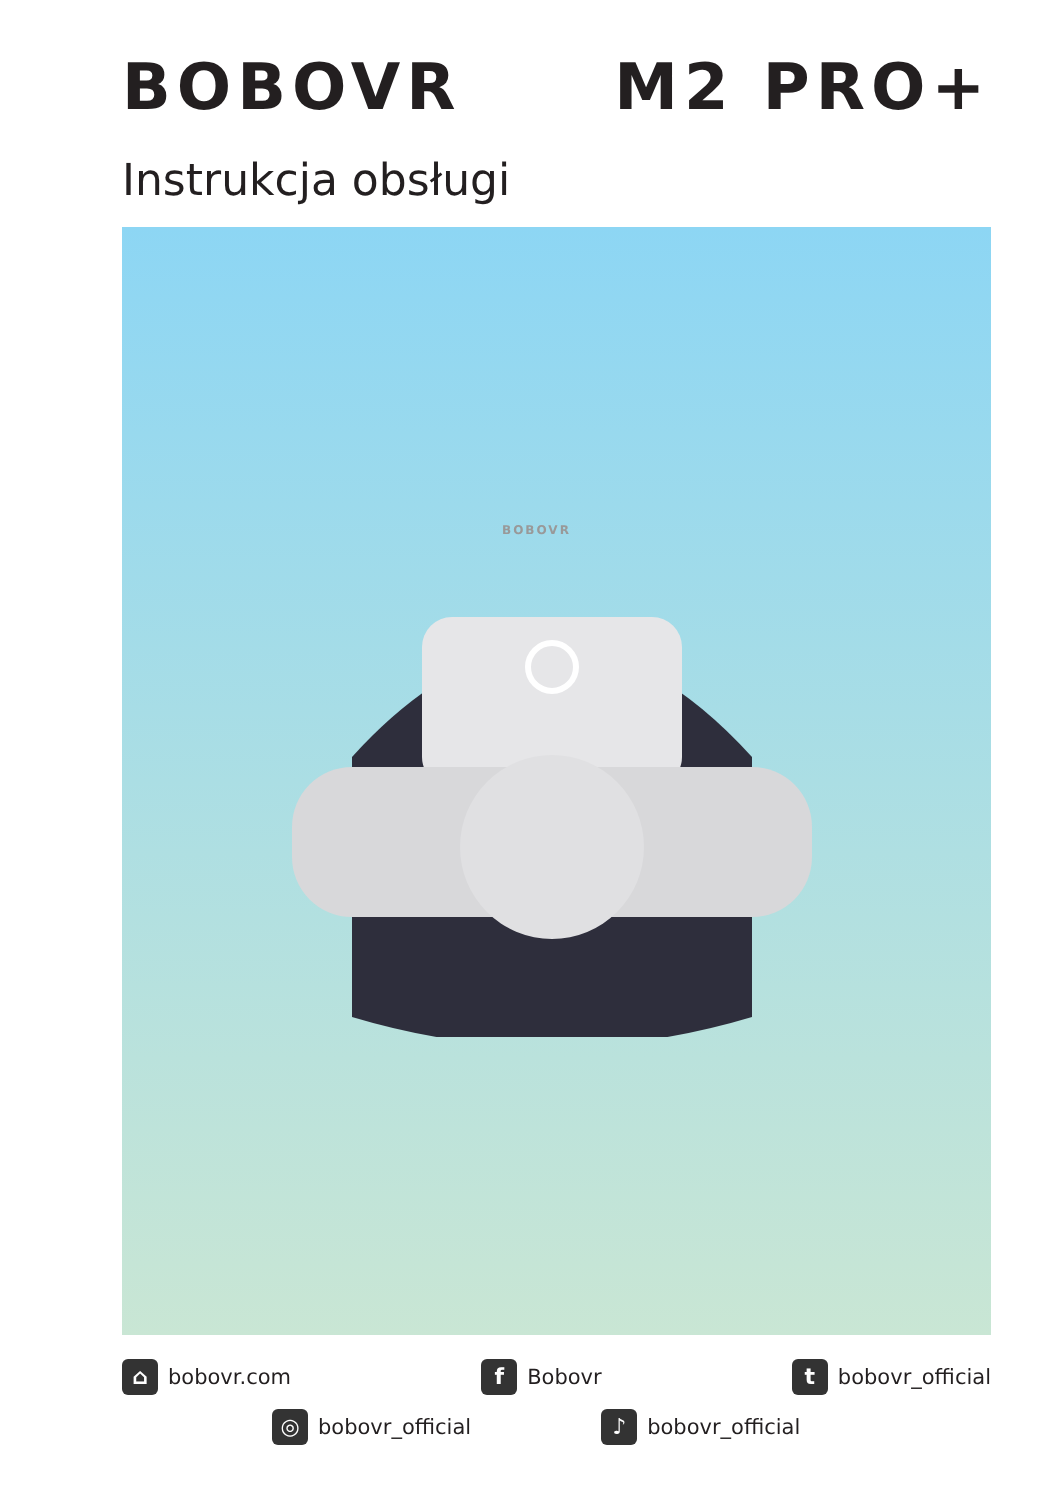BOBOVR M2 PRO+
Instrukcja obsługi
BOBOVR
⌂ bobovr.com
f Bobovr
tbobovr_official
◎ bobovr_official
♪ bobovr_official